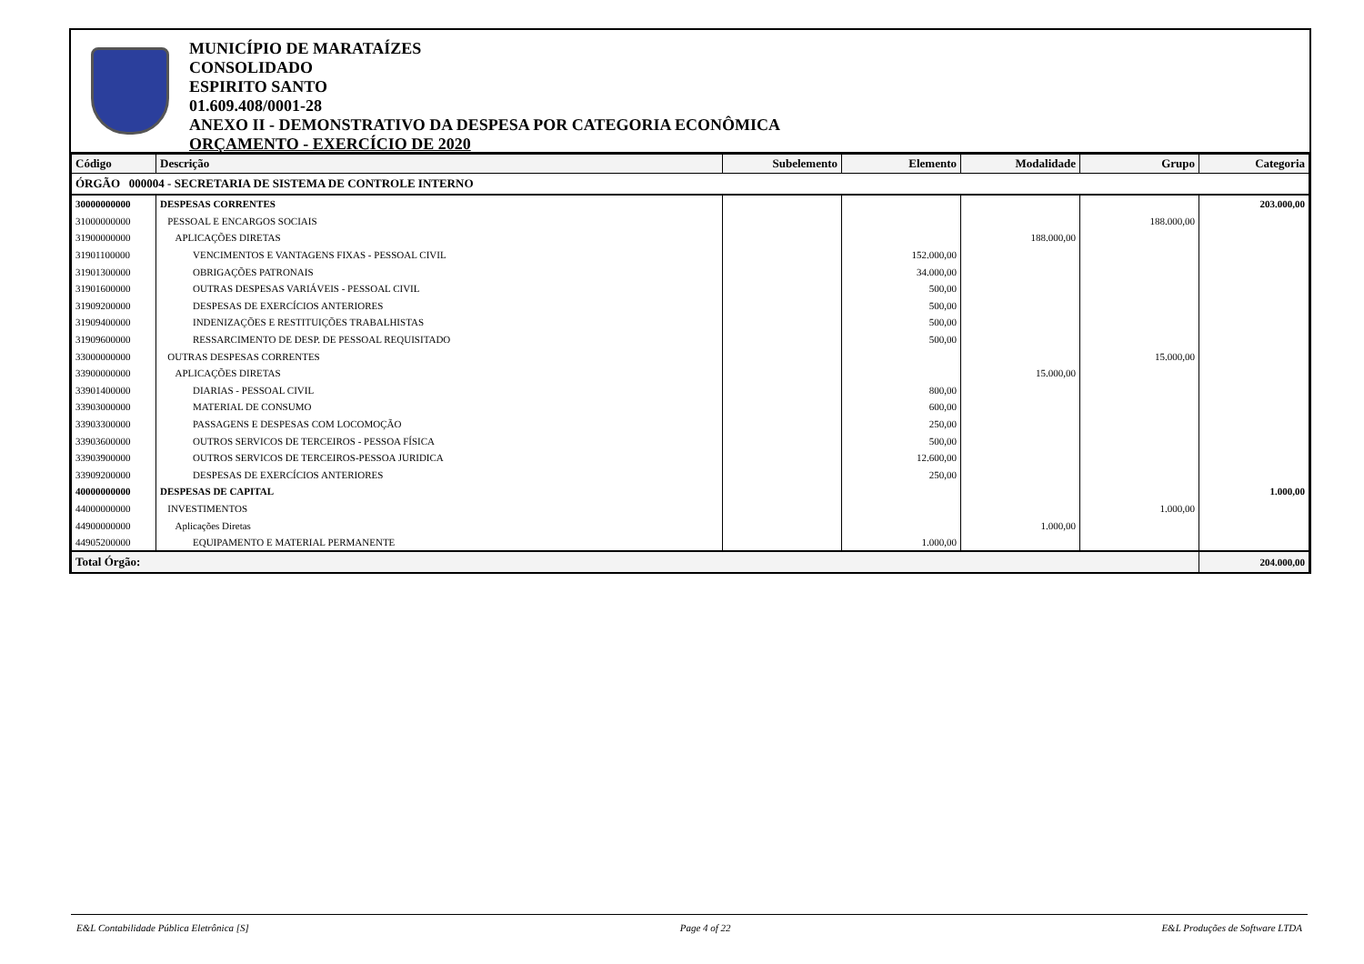MUNICÍPIO DE MARATAÍZES
CONSOLIDADO
ESPIRITO SANTO
01.609.408/0001-28
ANEXO II - DEMONSTRATIVO DA DESPESA POR CATEGORIA ECONÔMICA
ORÇAMENTO - EXERCÍCIO DE 2020
| Código | Descrição | Subelemento | Elemento | Modalidade | Grupo | Categoria |
| --- | --- | --- | --- | --- | --- | --- |
| ÓRGÃO 000004 - SECRETARIA DE SISTEMA DE CONTROLE INTERNO | | | | | | |
| 30000000000 | DESPESAS CORRENTES | | | | | 203.000,00 |
| 31000000000 | PESSOAL E ENCARGOS SOCIAIS | | | | 188.000,00 | |
| 31900000000 | APLICAÇÕES DIRETAS | | | 188.000,00 | | |
| 31901100000 | VENCIMENTOS E VANTAGENS FIXAS - PESSOAL CIVIL | | 152.000,00 | | | |
| 31901300000 | OBRIGAÇÕES PATRONAIS | | 34.000,00 | | | |
| 31901600000 | OUTRAS DESPESAS VARIÁVEIS - PESSOAL CIVIL | | 500,00 | | | |
| 31909200000 | DESPESAS DE EXERCÍCIOS ANTERIORES | | 500,00 | | | |
| 31909400000 | INDENIZAÇÕES E RESTITUIÇÕES TRABALHISTAS | | 500,00 | | | |
| 31909600000 | RESSARCIMENTO DE DESP. DE PESSOAL REQUISITADO | | 500,00 | | | |
| 33000000000 | OUTRAS DESPESAS CORRENTES | | | | 15.000,00 | |
| 33900000000 | APLICAÇÕES DIRETAS | | | 15.000,00 | | |
| 33901400000 | DIARIAS - PESSOAL CIVIL | | 800,00 | | | |
| 33903000000 | MATERIAL DE CONSUMO | | 600,00 | | | |
| 33903300000 | PASSAGENS E DESPESAS COM LOCOMOÇÃO | | 250,00 | | | |
| 33903600000 | OUTROS SERVICOS DE TERCEIROS - PESSOA FÍSICA | | 500,00 | | | |
| 33903900000 | OUTROS SERVICOS DE TERCEIROS-PESSOA JURIDICA | | 12.600,00 | | | |
| 33909200000 | DESPESAS DE EXERCÍCIOS ANTERIORES | | 250,00 | | | |
| 40000000000 | DESPESAS DE CAPITAL | | | | | 1.000,00 |
| 44000000000 | INVESTIMENTOS | | | | 1.000,00 | |
| 44900000000 | Aplicações Diretas | | | 1.000,00 | | |
| 44905200000 | EQUIPAMENTO E MATERIAL PERMANENTE | | 1.000,00 | | | |
| Total Órgão: | | | | | | 204.000,00 |
E&L Contabilidade Pública Eletrônica [S] Page 4 of 22 E&L Produções de Software LTDA